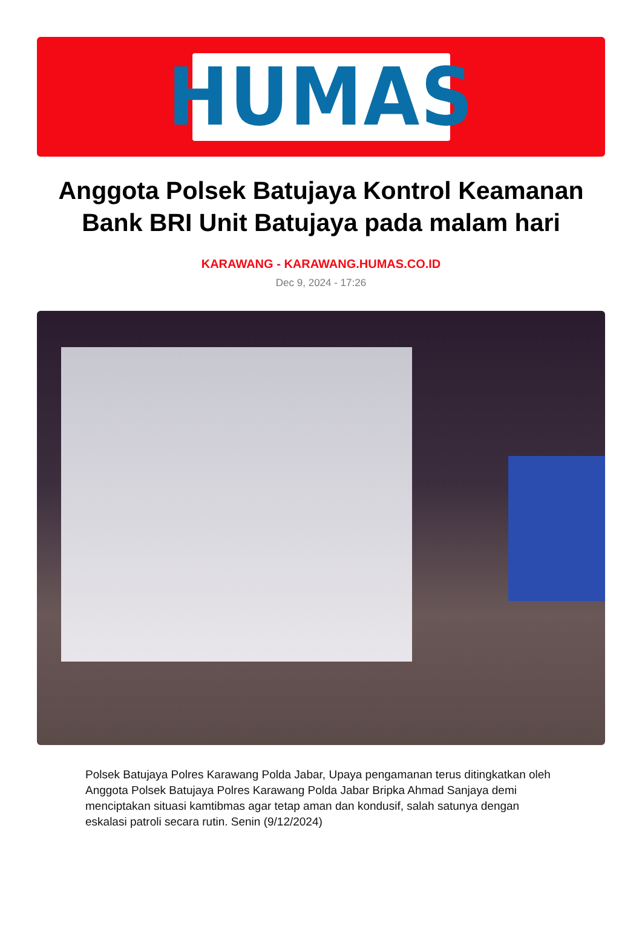HUMAS
Anggota Polsek Batujaya Kontrol Keamanan Bank BRI Unit Batujaya pada malam hari
KARAWANG - KARAWANG.HUMAS.CO.ID
Dec 9, 2024 - 17:26
Polsek Batujaya Polres Karawang Polda Jabar, Upaya pengamanan terus ditingkatkan oleh Anggota Polsek Batujaya Polres Karawang Polda Jabar Bripka Ahmad Sanjaya demi menciptakan situasi kamtibmas agar tetap aman dan kondusif, salah satunya dengan eskalasi patroli secara rutin. Senin (9/12/2024)